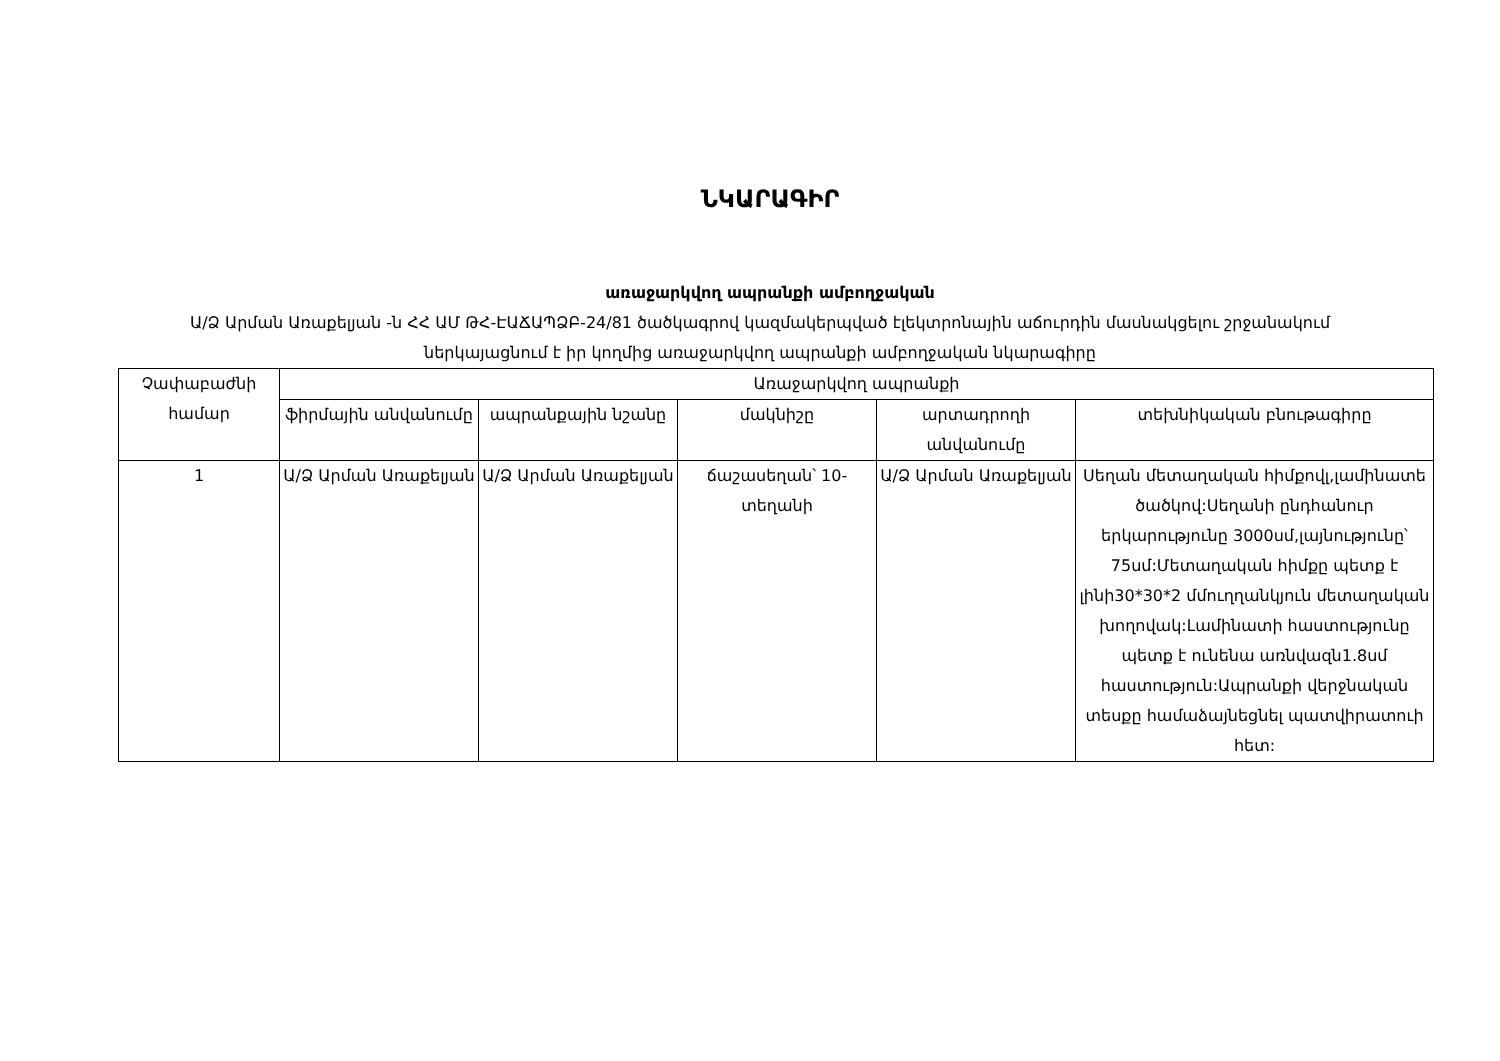ՆԿԱՐԱԳԻՐ
առաջարկվող ապրանքի ամբողջական
Ա/Ձ Արման Առաքելյան -ն ՀՀ ԱՄ ԹՀ-ԷԱՃԱՊՁԲ-24/81 ծածկագրով կազմակերպված էլեկտրոնային աճուրդին մասնակցելու շրջանակում ներկայացնում է իր կողմից առաջարկվող ապրանքի ամբողջական նկարագիրը
| Չափաբաժնի համար | Առաջարկվող ապրանքի | | | | |
| --- | --- | --- | --- | --- | --- |
| | ֆիրմային անվանումը | ապրանքային նշանը | մակնիշը | արտադրողի անվանումը | տեխնիկական բնութագիրը |
| 1 | Ա/Ձ Արման Առաքելյան | Ա/Ձ Արման Առաքելյան | ճաշասեղան՝ 10-տեղանի | Ա/Ձ Արման Առաքելյան | Սեղան մետաղական հիմքովլ,լամինատե ծածկով:Սեղանի ընդհանուր երկարությունը 3000սմ,լայնությունը՝ 75սմ:Մետաղական հիմքը պետք է լինի30*30*2 մմուղղանկյուն մետաղական խողովակ:Լամինատի հաստությունը պետք է ունենա առնվազն1.8սմ հաստություն:Ապրանքի վերջնական տեսքը համաձայնեցնել պատվիրատուի հետ: |